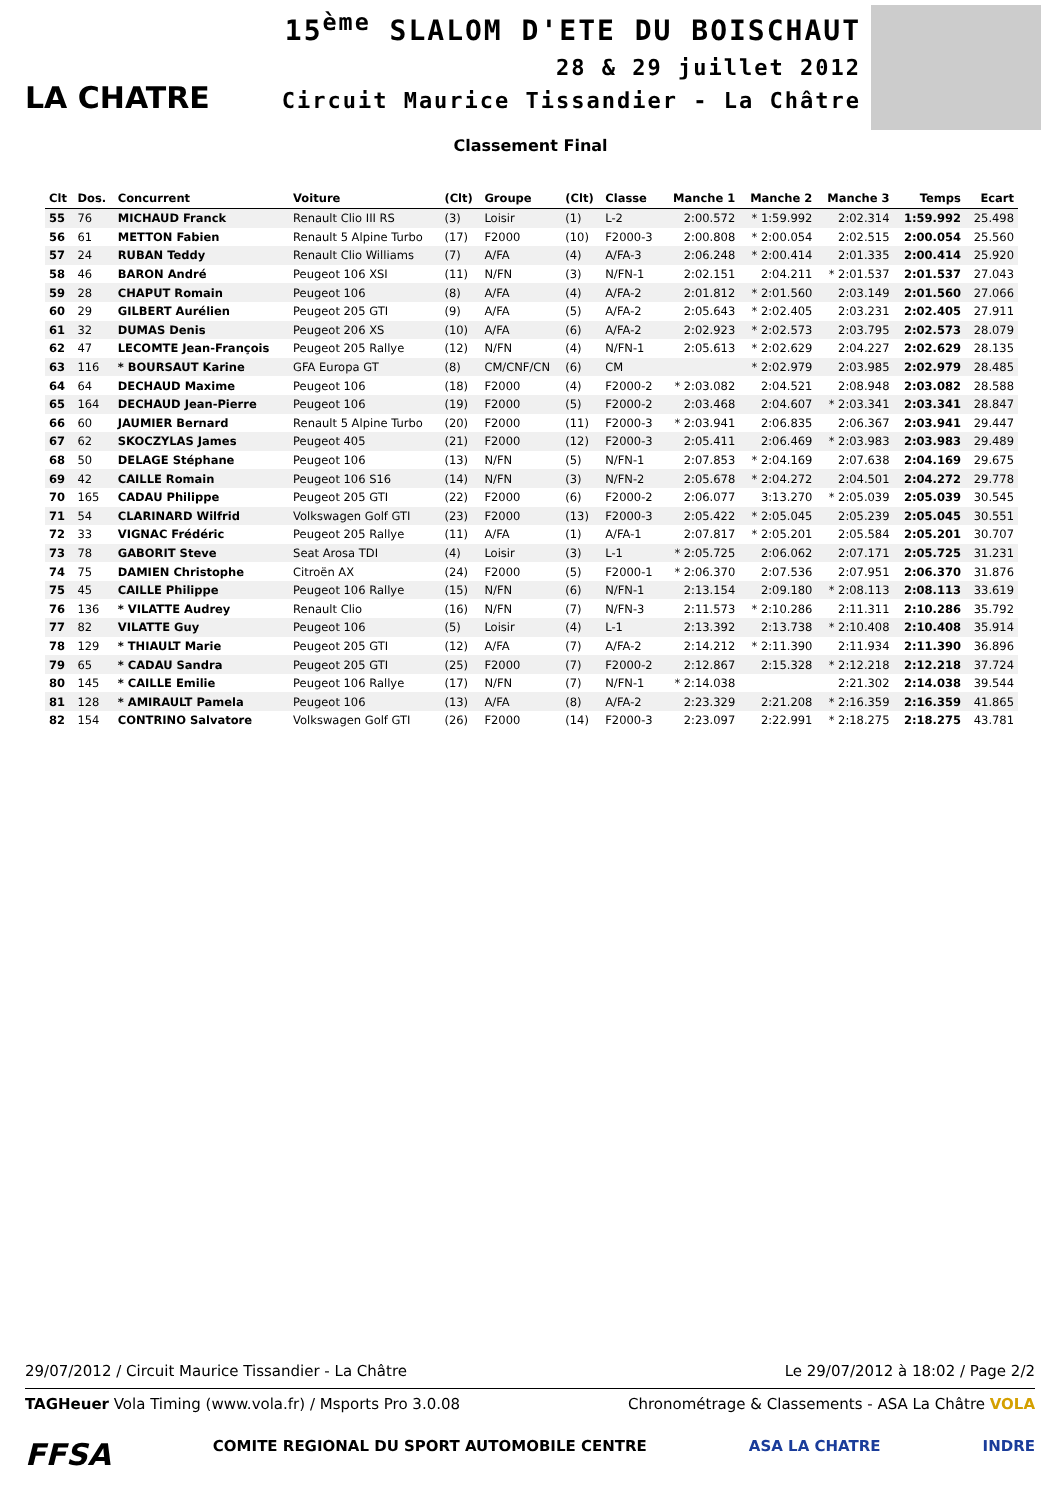LA CHATRE
15<sup>ème</sup> SLALOM D'ETE DU BOISCHAUT
28 & 29 juillet 2012
Circuit Maurice Tissandier - La Châtre
Classement Final
| Clt | Dos. | Concurrent | Voiture | (Clt) | Groupe | (Clt) | Classe | Manche 1 | Manche 2 | Manche 3 | Temps | Ecart |
| --- | --- | --- | --- | --- | --- | --- | --- | --- | --- | --- | --- | --- |
| 55 | 76 | MICHAUD Franck | Renault Clio III RS | (3) | Loisir | (1) | L-2 | 2:00.572 | * 1:59.992 | 2:02.314 | 1:59.992 | 25.498 |
| 56 | 61 | METTON Fabien | Renault 5 Alpine Turbo | (17) | F2000 | (10) | F2000-3 | 2:00.808 | * 2:00.054 | 2:02.515 | 2:00.054 | 25.560 |
| 57 | 24 | RUBAN Teddy | Renault Clio Williams | (7) | A/FA | (4) | A/FA-3 | 2:06.248 | * 2:00.414 | 2:01.335 | 2:00.414 | 25.920 |
| 58 | 46 | BARON André | Peugeot 106 XSI | (11) | N/FN | (3) | N/FN-1 | 2:02.151 | 2:04.211 | * 2:01.537 | 2:01.537 | 27.043 |
| 59 | 28 | CHAPUT Romain | Peugeot 106 | (8) | A/FA | (4) | A/FA-2 | 2:01.812 | * 2:01.560 | 2:03.149 | 2:01.560 | 27.066 |
| 60 | 29 | GILBERT Aurélien | Peugeot 205 GTI | (9) | A/FA | (5) | A/FA-2 | 2:05.643 | * 2:02.405 | 2:03.231 | 2:02.405 | 27.911 |
| 61 | 32 | DUMAS Denis | Peugeot 206 XS | (10) | A/FA | (6) | A/FA-2 | 2:02.923 | * 2:02.573 | 2:03.795 | 2:02.573 | 28.079 |
| 62 | 47 | LECOMTE Jean-François | Peugeot 205 Rallye | (12) | N/FN | (4) | N/FN-1 | 2:05.613 | * 2:02.629 | 2:04.227 | 2:02.629 | 28.135 |
| 63 | 116 | * BOURSAUT Karine | GFA Europa GT | (8) | CM/CNF/CN | (6) | CM | | * 2:02.979 | 2:03.985 | 2:02.979 | 28.485 |
| 64 | 64 | DECHAUD Maxime | Peugeot 106 | (18) | F2000 | (4) | F2000-2 | * 2:03.082 | 2:04.521 | 2:08.948 | 2:03.082 | 28.588 |
| 65 | 164 | DECHAUD Jean-Pierre | Peugeot 106 | (19) | F2000 | (5) | F2000-2 | 2:03.468 | 2:04.607 | * 2:03.341 | 2:03.341 | 28.847 |
| 66 | 60 | JAUMIER Bernard | Renault 5 Alpine Turbo | (20) | F2000 | (11) | F2000-3 | * 2:03.941 | 2:06.835 | 2:06.367 | 2:03.941 | 29.447 |
| 67 | 62 | SKOCZYLAS James | Peugeot 405 | (21) | F2000 | (12) | F2000-3 | 2:05.411 | 2:06.469 | * 2:03.983 | 2:03.983 | 29.489 |
| 68 | 50 | DELAGE Stéphane | Peugeot 106 | (13) | N/FN | (5) | N/FN-1 | 2:07.853 | * 2:04.169 | 2:07.638 | 2:04.169 | 29.675 |
| 69 | 42 | CAILLE Romain | Peugeot 106 S16 | (14) | N/FN | (3) | N/FN-2 | 2:05.678 | * 2:04.272 | 2:04.501 | 2:04.272 | 29.778 |
| 70 | 165 | CADAU Philippe | Peugeot 205 GTI | (22) | F2000 | (6) | F2000-2 | 2:06.077 | 3:13.270 | * 2:05.039 | 2:05.039 | 30.545 |
| 71 | 54 | CLARINARD Wilfrid | Volkswagen Golf GTI | (23) | F2000 | (13) | F2000-3 | 2:05.422 | * 2:05.045 | 2:05.239 | 2:05.045 | 30.551 |
| 72 | 33 | VIGNAC Frédéric | Peugeot 205 Rallye | (11) | A/FA | (1) | A/FA-1 | 2:07.817 | * 2:05.201 | 2:05.584 | 2:05.201 | 30.707 |
| 73 | 78 | GABORIT Steve | Seat Arosa TDI | (4) | Loisir | (3) | L-1 | * 2:05.725 | 2:06.062 | 2:07.171 | 2:05.725 | 31.231 |
| 74 | 75 | DAMIEN Christophe | Citroën AX | (24) | F2000 | (5) | F2000-1 | * 2:06.370 | 2:07.536 | 2:07.951 | 2:06.370 | 31.876 |
| 75 | 45 | CAILLE Philippe | Peugeot 106 Rallye | (15) | N/FN | (6) | N/FN-1 | 2:13.154 | 2:09.180 | * 2:08.113 | 2:08.113 | 33.619 |
| 76 | 136 | * VILATTE Audrey | Renault Clio | (16) | N/FN | (7) | N/FN-3 | 2:11.573 | * 2:10.286 | 2:11.311 | 2:10.286 | 35.792 |
| 77 | 82 | VILATTE Guy | Peugeot 106 | (5) | Loisir | (4) | L-1 | 2:13.392 | 2:13.738 | * 2:10.408 | 2:10.408 | 35.914 |
| 78 | 129 | * THIAULT Marie | Peugeot 205 GTI | (12) | A/FA | (7) | A/FA-2 | 2:14.212 | * 2:11.390 | 2:11.934 | 2:11.390 | 36.896 |
| 79 | 65 | * CADAU Sandra | Peugeot 205 GTI | (25) | F2000 | (7) | F2000-2 | 2:12.867 | 2:15.328 | * 2:12.218 | 2:12.218 | 37.724 |
| 80 | 145 | * CAILLE Emilie | Peugeot 106 Rallye | (17) | N/FN | (7) | N/FN-1 | * 2:14.038 | | 2:21.302 | 2:14.038 | 39.544 |
| 81 | 128 | * AMIRAULT Pamela | Peugeot 106 | (13) | A/FA | (8) | A/FA-2 | 2:23.329 | 2:21.208 | * 2:16.359 | 2:16.359 | 41.865 |
| 82 | 154 | CONTRINO Salvatore | Volkswagen Golf GTI | (26) | F2000 | (14) | F2000-3 | 2:23.097 | 2:22.991 | * 2:18.275 | 2:18.275 | 43.781 |
29/07/2012 / Circuit Maurice Tissandier - La Châtre Le 29/07/2012 à 18:02 / Page 2/2
TAGHeuer Vola Timing (www.vola.fr) / Msports Pro 3.0.08 Chronométrage & Classements - ASA La Châtre VOLA
FFSA COMITE REGIONAL DU SPORT AUTOMOBILE CENTRE ASA LA CHATRE INDRE